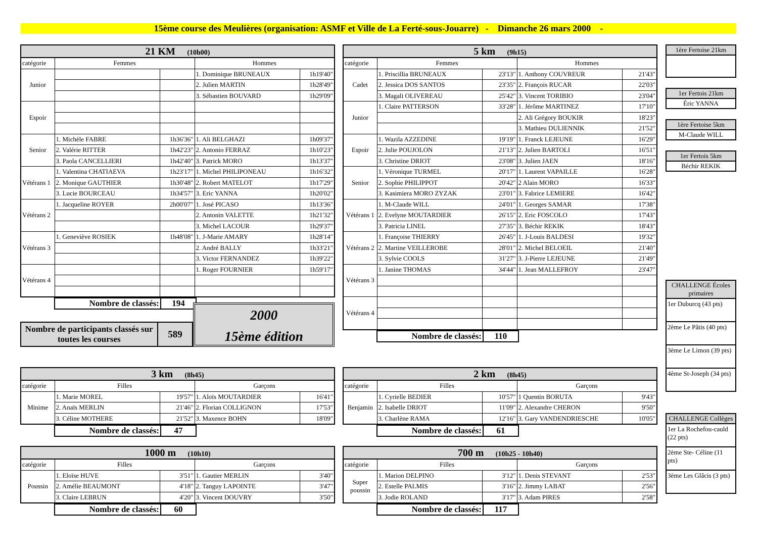15ème course des Meulières (organisation: ASMF et Ville de La Ferté-sous-Jouarre) - Dimanche 26 mars 2000 -
| 21 KM (10h00) | | | | |
| --- | --- | --- | --- | --- |
| catégorie | Femmes | | Hommes | |
| Junior | | | 1. Dominique BRUNEAUX | 1h19'40" |
| | | | 2. Julien MARTIN | 1h28'49" |
| | | | 3. Sébastien BOUVARD | 1h29'09" |
| Espoir | | | | |
| Senior | 1. Michèle FABRE | 1h36'36" | 1. Ali BELGHAZI | 1h09'37" |
| | 2. Valérie RITTER | 1h42'23" | 2. Antonio FERRAZ | 1h10'23" |
| | 3. Paola CANCELLIERI | 1h42'40" | 3. Patrick MORO | 1h13'37" |
| Vétérans 1 | 1. Valentina CHATIAEVA | 1h23'17" | 1. Michel PHILIPONEAU | 1h16'32" |
| | 2. Monique GAUTHIER | 1h30'48" | 2. Robert MATELOT | 1h17'29" |
| | 3. Lucie BOURCEAU | 1h34'57" | 3. Eric YANNA | 1h20'02" |
| Vétérans 2 | 1. Jacqueline ROYER | 2h00'07" | 1. José PICASO | 1h13'36" |
| | | | 2. Antonin VALETTE | 1h21'32" |
| | | | 3. Michel LACOUR | 1h29'37" |
| Vétérans 3 | 1. Geneviève ROSIEK | 1h48'08" | 1. J-Marie AMARY | 1h28'14" |
| | | | 2. André BALLY | 1h33'21" |
| | | | 3. Victor FERNANDEZ | 1h39'22" |
| Vétérans 4 | | | 1. Roger FOURNIER | 1h59'17" |
| Nombre de classés: | 194 |
| Nombre de participants classés sur toutes les courses | 589 |
2000
15ème édition
| 5 km (9h15) | | | | |
| --- | --- | --- | --- | --- |
| catégorie | Femmes | | Hommes | |
| Cadet | 1. Priscillia BRUNEAUX | 23'13" | 1. Anthony COUVREUR | 21'43" |
| | 2. Jessica DOS SANTOS | 23'35" | 2. François RUCAR | 22'03" |
| | 3. Magali OLIVEREAU | 25'42" | 3. Vincent TORIBIO | 23'04" |
| Junior | 1. Claire PATTERSON | 33'28" | 1. Jérôme MARTINEZ | 17'10" |
| | | | 2. Ali Grégory BOUKIR | 18'23" |
| | | | 3. Mathieu DULIENNIK | 21'52" |
| Espoir | 1. Wazila AZZEDINE | 19'19" | 1. Franck LEJEUNE | 16'29" |
| | 2. Julie POUJOLON | 21'13" | 2. Julien BARTOLI | 16'51" |
| | 3. Christine DRIOT | 23'08" | 3. Julien JAEN | 18'16" |
| Senior | 1. Véronique TURMEL | 20'17" | 1. Laurent VAPAILLE | 16'28" |
| | 2. Sophie PHILIPPOT | 20'42" | 2 Alain MORO | 16'33" |
| | 3. Kasimiera MORO ZYZAK | 23'01" | 3. Fabrice LEMIERE | 16'42" |
| Vétérans 1 | 1. M-Claude WILL | 24'01" | 1. Georges SAMAR | 17'38" |
| | 2. Evelyne MOUTARDIER | 26'15" | 2. Eric FOSCOLO | 17'43" |
| | 3. Patricia LINEL | 27'35" | 3. Béchir REKIK | 18'43" |
| Vétérans 2 | 1. Françoise THIERRY | 26'45" | 1. J-Louis BALDESI | 19'32" |
| | 2. Martine VEILLEROBE | 28'01" | 2. Michel BELOEIL | 21'40" |
| | 3. Sylvie COOLS | 31'27" | 3. J-Pierre LEJEUNE | 21'49" |
| Vétérans 3 | 1. Janine THOMAS | 34'44" | 1. Jean MALLEFROY | 23'47" |
| Vétérans 4 | | | | |
| Nombre de classés: | 110 |
| 3 km (8h45) | | | | |
| --- | --- | --- | --- | --- |
| catégorie | Filles | | Garçons | |
| Minime | 1. Marie MOREL | 19'57" | 1. Aloïs MOUTARDIER | 16'41" |
| | 2. Anaïs MERLIN | 21'46" | 2. Florian COLLIGNON | 17'53" |
| | 3. Céline MOTHERE | 21'52" | 3. Maxence BOHN | 18'09" |
| Nombre de classés: | 47 |
| 2 km (8h45) | | | | |
| --- | --- | --- | --- | --- |
| catégorie | Filles | | Garçons | |
| Benjamin | 1. Cyrielle BEDIER | 10'57" | 1 Quentin BORUTA | 9'43" |
| | 2. Isabelle DRIOT | 11'09" | 2. Alexandre CHERON | 9'50" |
| | 3. Charlène RAMA | 12'16" | 3. Gary VANDENDRIESCHE | 10'05" |
| Nombre de classés: | 61 |
| 1000 m (10h10) | | | | |
| --- | --- | --- | --- | --- |
| catégorie | Filles | | Garçons | |
| Poussin | 1. Eloïse HUVE | 3'51" | 1. Gautier MERLIN | 3'40" |
| | 2. Amélie BEAUMONT | 4'18" | 2. Tanguy LAPOINTE | 3'47" |
| | 3. Claire LEBRUN | 4'20" | 3. Vincent DOUVRY | 3'50" |
| Nombre de classés: | 60 |
| 700 m (10h25 - 10h40) | | | | |
| --- | --- | --- | --- | --- |
| catégorie | Filles | | Garçons | |
| Super poussin | 1. Marion DELPINO | 3'12" | 1. Denis STEVANT | 2'53" |
| | 2. Estelle PALMIS | 3'16" | 2. Jimmy LABAT | 2'56" |
| | 3. Jodie ROLAND | 3'17" | 3. Adam PIRES | 2'58" |
| Nombre de classés: | 117 |
1ère Fertoise 21km
1er Fertois 21km
Éric YANNA
1ère Fertoise 5km
M-Claude WILL
1er Fertois 5km
Béchir REKIK
CHALLENGE Écoles primaires
1er Duburcq (43 pts)
2ème Le Pâtis (40 pts)
3ème Le Limon (39 pts)
4ème St-Joseph (34 pts)
CHALLENGE Collèges
1er La Rochefou-cauld (22 pts)
2ème Ste- Céline (11 pts)
3ème Les Glâcis (3 pts)